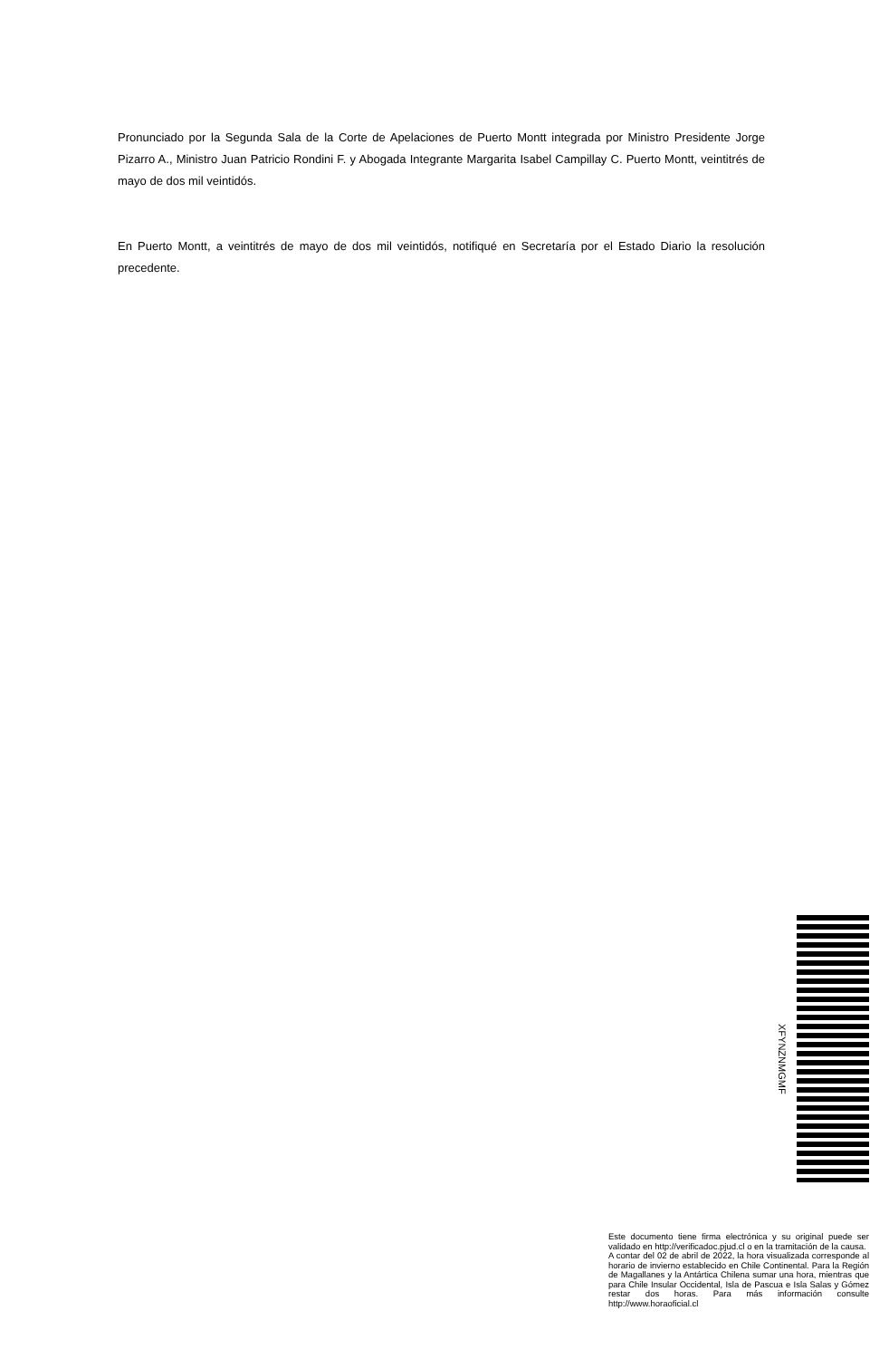Pronunciado por la Segunda Sala de la Corte de Apelaciones de Puerto Montt integrada por Ministro Presidente Jorge Pizarro A., Ministro Juan Patricio Rondini F. y Abogada Integrante Margarita Isabel Campillay C. Puerto Montt, veintitrés de mayo de dos mil veintidós.
En Puerto Montt, a veintitrés de mayo de dos mil veintidós, notifiqué en Secretaría por el Estado Diario la resolución precedente.
XFYNZNMGMF
Este documento tiene firma electrónica y su original puede ser validado en http://verificadoc.pjud.cl o en la tramitación de la causa.
A contar del 02 de abril de 2022, la hora visualizada corresponde al horario de invierno establecido en Chile Continental. Para la Región de Magallanes y la Antártica Chilena sumar una hora, mientras que para Chile Insular Occidental, Isla de Pascua e Isla Salas y Gómez restar dos horas. Para más información consulte http://www.horaoficial.cl